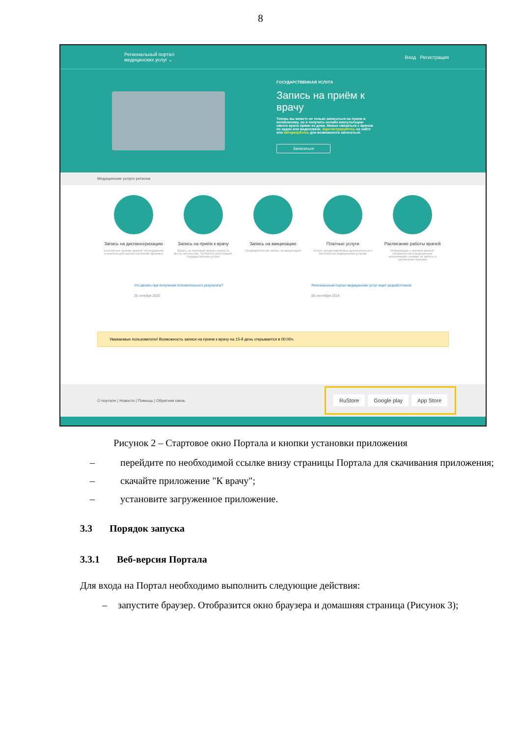8
Региональный портал
медицинских услуг ⌄ Вход Регистрация
ГОСУДАРСТВЕННАЯ УСЛУГА
Запись на приём к врачу
Теперь вы можете не только записаться на прием в поликлинику, но и получить онлайн консультацию своего врача прямо из дома. Можно связаться с врачом по аудио или видеосвязи. Зарегистрируйтесь на сайте или авторизуйтесь для возможности записаться.
Записаться
Медицинские услуги региона
Запись на диспансеризацию
Бесплатные приемы врачей, обследования и анализы для оценки состояния здоровья
Запись на приём к врачу
Запись на плановый прием к врачу по месту жительства. Требуется регистрация. Государственная услуга.
Запись на вакцинацию
Предварительная запись на вакцинацию
Платные услуги
Услуги, предоставляемые дополнительно к бесплатным медицинским услугам
Расписание работы врачей
Информация о наличии врачей-специалистов в медицинских организациях, режиме их работы и расписании приемов
Что делать при получении положительного результата?
25 октября 2020
Региональный портал медицинских услуг ищет разработчиков.
06 сентября 2019
Уважаемые пользователи! Возможность записи на прием к врачу на 15-й день открывается в 00:00ч.
О портале | Новости | Помощь | Обратная связь
RuStore Google play App Store
Рисунок 2 – Стартовое окно Портала и кнопки установки приложения
– перейдите по необходимой ссылке внизу страницы Портала для скачивания приложения;
– скачайте приложение "К врачу";
– установите загруженное приложение.
3.3 Порядок запуска
3.3.1 Веб-версия Портала
Для входа на Портал необходимо выполнить следующие действия:
– запустите браузер. Отобразится окно браузера и домашняя страница (Рисунок 3);